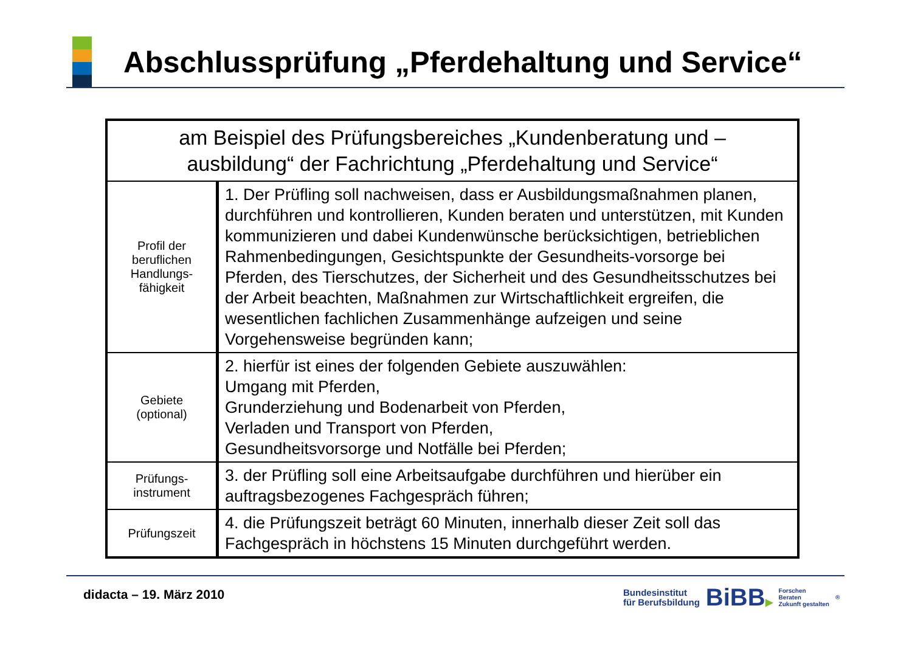Abschlussprüfung „Pferdehaltung und Service“
| am Beispiel des Prüfungsbereiches „Kundenberatung und – ausbildung“ der Fachrichtung „Pferdehaltung und Service“ | |
| Profil der beruflichen Handlungs- fähigkeit | 1. Der Prüfling soll nachweisen, dass er Ausbildungsmaßnahmen planen, durchführen und kontrollieren, Kunden beraten und unterstützen, mit Kunden kommunizieren und dabei Kundenwünsche berücksichtigen, betrieblichen Rahmenbedingungen, Gesichtspunkte der Gesundheits-vorsorge bei Pferden, des Tierschutzes, der Sicherheit und des Gesundheitsschutzes bei der Arbeit beachten, Maßnahmen zur Wirtschaftlichkeit ergreifen, die wesentlichen fachlichen Zusammenhänge aufzeigen und seine Vorgehensweise begründen kann; |
| Gebiete (optional) | 2. hierfür ist eines der folgenden Gebiete auszuwählen: Umgang mit Pferden, Grunderziehung und Bodenarbeit von Pferden, Verladen und Transport von Pferden, Gesundheitsvorsorge und Notfälle bei Pferden; |
| Prüfungs- instrument | 3. der Prüfling soll eine Arbeitsaufgabe durchführen und hierüber ein auftragsbezogenes Fachgespräch führen; |
| Prüfungszeit | 4. die Prüfungszeit beträgt 60 Minuten, innerhalb dieser Zeit soll das Fachgespräch in höchstens 15 Minuten durchgeführt werden. |
didacta – 19. März 2010
Bundesinstitut
für Berufsbildung
BiBB▶
Forschen
Beraten
Zukunft gestalten
<sup>®</sup>